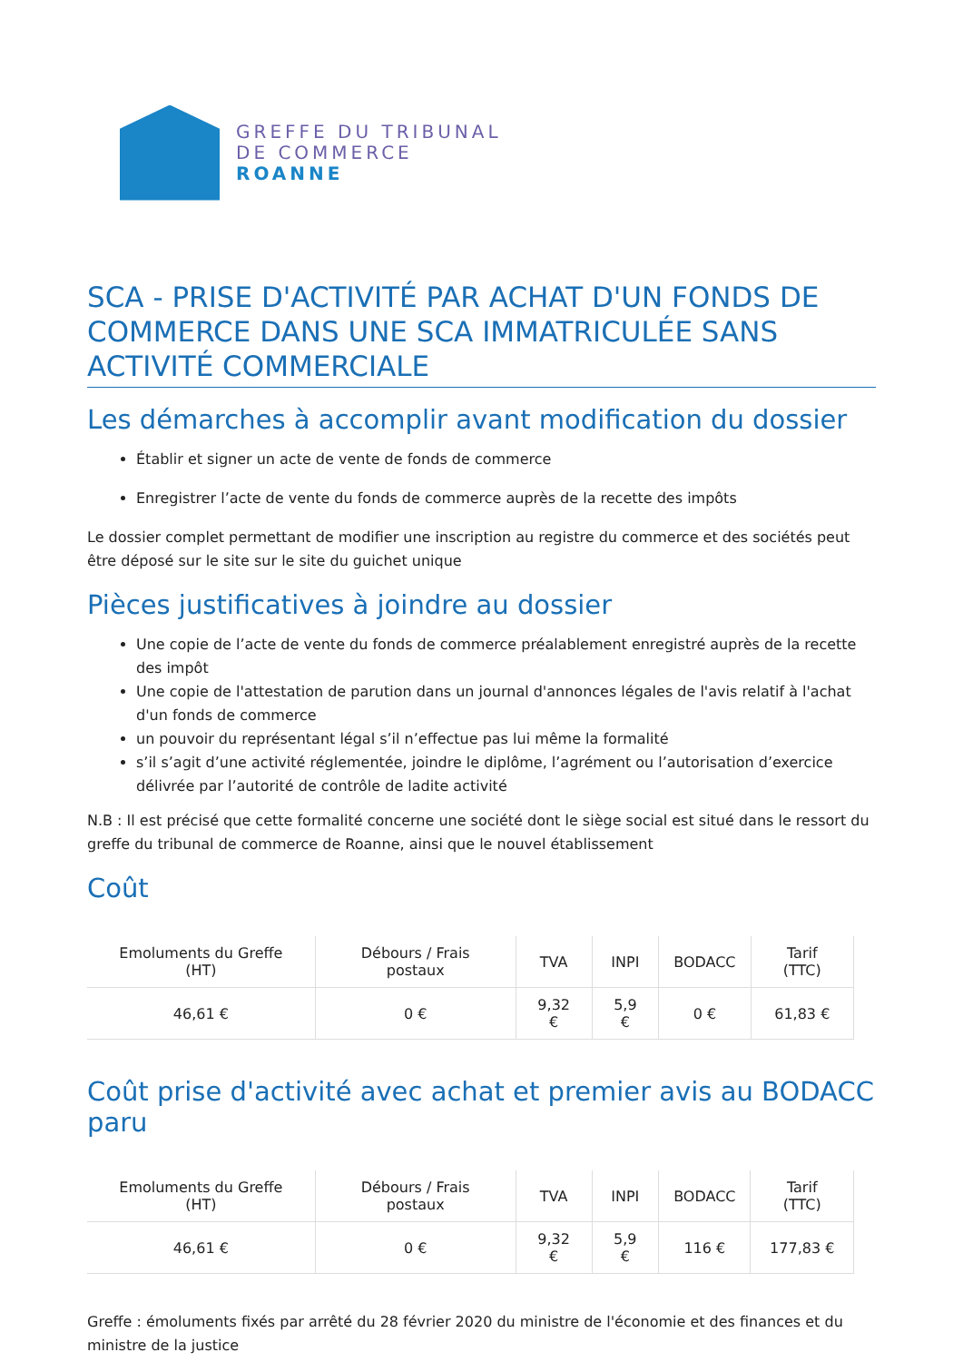GREFFE DU TRIBUNAL
DE COMMERCE
ROANNE
SCA - PRISE D'ACTIVITÉ PAR ACHAT D'UN FONDS DE COMMERCE DANS UNE SCA IMMATRICULÉE SANS ACTIVITÉ COMMERCIALE
Les démarches à accomplir avant modification du dossier
Établir et signer un acte de vente de fonds de commerce
Enregistrer l’acte de vente du fonds de commerce auprès de la recette des impôts
Le dossier complet permettant de modifier une inscription au registre du commerce et des sociétés peut être déposé sur le site sur le site du guichet unique
Pièces justificatives à joindre au dossier
Une copie de l’acte de vente du fonds de commerce préalablement enregistré auprès de la recette des impôt
Une copie de l'attestation de parution dans un journal d'annonces légales de l'avis relatif à l'achat d'un fonds de commerce
un pouvoir du représentant légal s’il n’effectue pas lui même la formalité
s’il s’agit d’une activité réglementée, joindre le diplôme, l’agrément ou l’autorisation d’exercice délivrée par l’autorité de contrôle de ladite activité
N.B : Il est précisé que cette formalité concerne une société dont le siège social est situé dans le ressort du greffe du tribunal de commerce de Roanne, ainsi que le nouvel établissement
Coût
| Emoluments du Greffe (HT) | Débours / Frais postaux | TVA | INPI | BODACC | Tarif (TTC) |
| --- | --- | --- | --- | --- | --- |
| 46,61 € | 0 € | 9,32 € | 5,9 € | 0 € | 61,83 € |
Coût prise d'activité avec achat et premier avis au BODACC paru
| Emoluments du Greffe (HT) | Débours / Frais postaux | TVA | INPI | BODACC | Tarif (TTC) |
| --- | --- | --- | --- | --- | --- |
| 46,61 € | 0 € | 9,32 € | 5,9 € | 116 € | 177,83 € |
Greffe : émoluments fixés par arrêté du 28 février 2020 du ministre de l'économie et des finances et du ministre de la justice